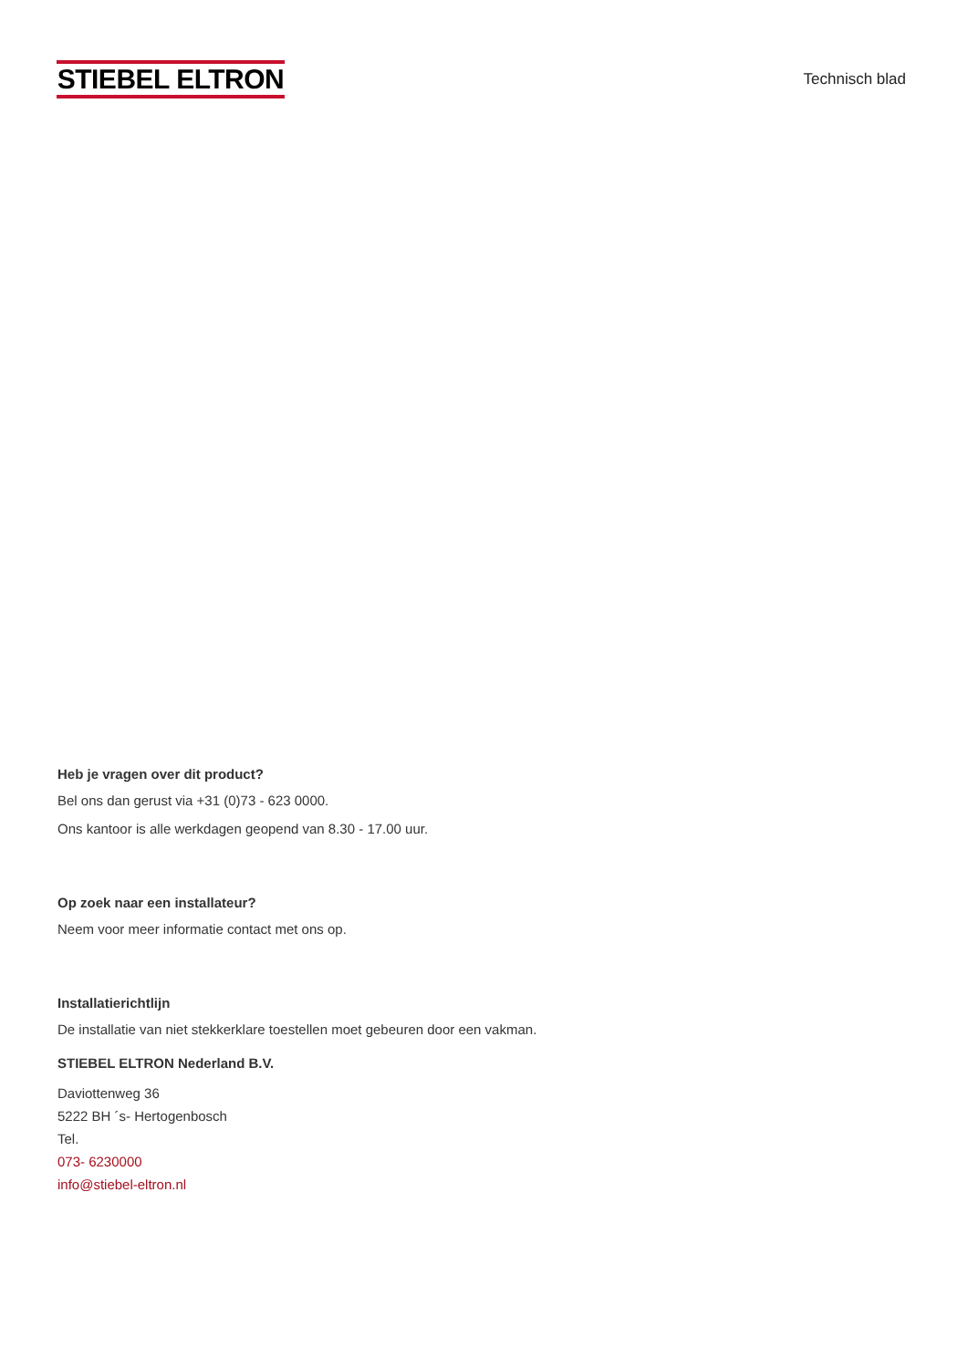STIEBEL ELTRON
Technisch blad
Heb je vragen over dit product?
Bel ons dan gerust via +31 (0)73 - 623 0000.
Ons kantoor is alle werkdagen geopend van 8.30 - 17.00 uur.
Op zoek naar een installateur?
Neem voor meer informatie contact met ons op.
Installatierichtlijn
De installatie van niet stekkerklare toestellen moet gebeuren door een vakman.
STIEBEL ELTRON Nederland B.V.
Daviottenweg 36
5222 BH ´s- Hertogenbosch
Tel.
073- 6230000
info@stiebel-eltron.nl